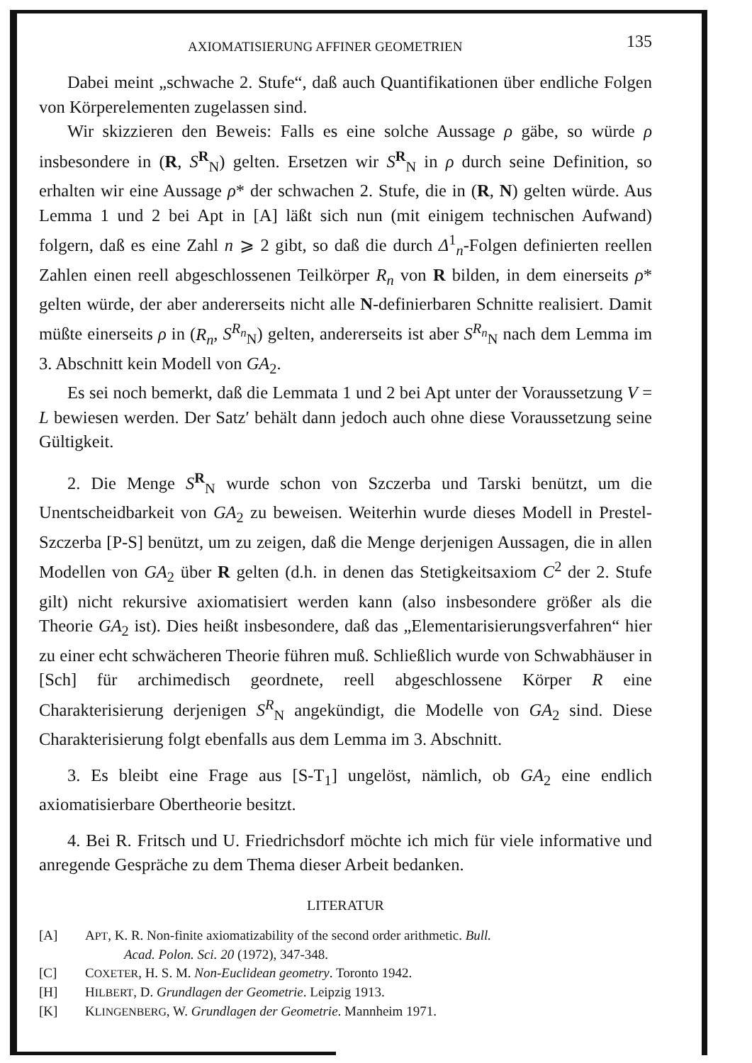AXIOMATISIERUNG AFFINER GEOMETRIEN 135
Dabei meint „schwache 2. Stufe“, daß auch Quantifikationen über endliche Folgen von Körperelementen zugelassen sind.
Wir skizzieren den Beweis: Falls es eine solche Aussage ρ gäbe, so würde ρ insbesondere in (R, S<sup>R</sup><sub>N</sub>) gelten. Ersetzen wir S<sup>R</sup><sub>N</sub> in ρ durch seine Definition, so erhalten wir eine Aussage ρ* der schwachen 2. Stufe, die in (R, N) gelten würde. Aus Lemma 1 und 2 bei Apt in [A] läßt sich nun (mit einigem technischen Aufwand) folgern, daß es eine Zahl n ⩾ 2 gibt, so daß die durch Δ<sup>1</sup><sub>n</sub>-Folgen definierten reellen Zahlen einen reell abgeschlossenen Teilkörper R<sub>n</sub> von R bilden, in dem einerseits ρ* gelten würde, der aber andererseits nicht alle N-definierbaren Schnitte realisiert. Damit müßte einerseits ρ in (R<sub>n</sub>, S<sup>R<sub>n</sub></sup><sub>N</sub>) gelten, andererseits ist aber S<sup>R<sub>n</sub></sup><sub>N</sub> nach dem Lemma im 3. Abschnitt kein Modell von GA<sub>2</sub>.
Es sei noch bemerkt, daß die Lemmata 1 und 2 bei Apt unter der Voraussetzung V = L bewiesen werden. Der Satz′ behält dann jedoch auch ohne diese Voraussetzung seine Gültigkeit.
2. Die Menge S<sup>R</sup><sub>N</sub> wurde schon von Szczerba und Tarski benützt, um die Unentscheidbarkeit von GA<sub>2</sub> zu beweisen. Weiterhin wurde dieses Modell in Prestel-Szczerba [P-S] benützt, um zu zeigen, daß die Menge derjenigen Aussagen, die in allen Modellen von GA<sub>2</sub> über R gelten (d.h. in denen das Stetigkeitsaxiom C<sup>2</sup> der 2. Stufe gilt) nicht rekursive axiomatisiert werden kann (also insbesondere größer als die Theorie GA<sub>2</sub> ist). Dies heißt insbesondere, daß das „Elementarisierungsverfahren“ hier zu einer echt schwächeren Theorie führen muß. Schließlich wurde von Schwabhäuser in [Sch] für archimedisch geordnete, reell abgeschlossene Körper R eine Charakterisierung derjenigen S<sup>R</sup><sub>N</sub> angekündigt, die Modelle von GA<sub>2</sub> sind. Diese Charakterisierung folgt ebenfalls aus dem Lemma im 3. Abschnitt.
3. Es bleibt eine Frage aus [S-T<sub>1</sub>] ungelöst, nämlich, ob GA<sub>2</sub> eine endlich axiomatisierbare Obertheorie besitzt.
4. Bei R. Fritsch und U. Friedrichsdorf möchte ich mich für viele informative und anregende Gespräche zu dem Thema dieser Arbeit bedanken.
LITERATUR
[A] APT, K. R. Non-finite axiomatizability of the second order arithmetic. Bull.
Acad. Polon. Sci. 20 (1972), 347-348.
[C] COXETER, H. S. M. Non-Euclidean geometry. Toronto 1942.
[H] HILBERT, D. Grundlagen der Geometrie. Leipzig 1913.
[K] KLINGENBERG, W. Grundlagen der Geometrie. Mannheim 1971.